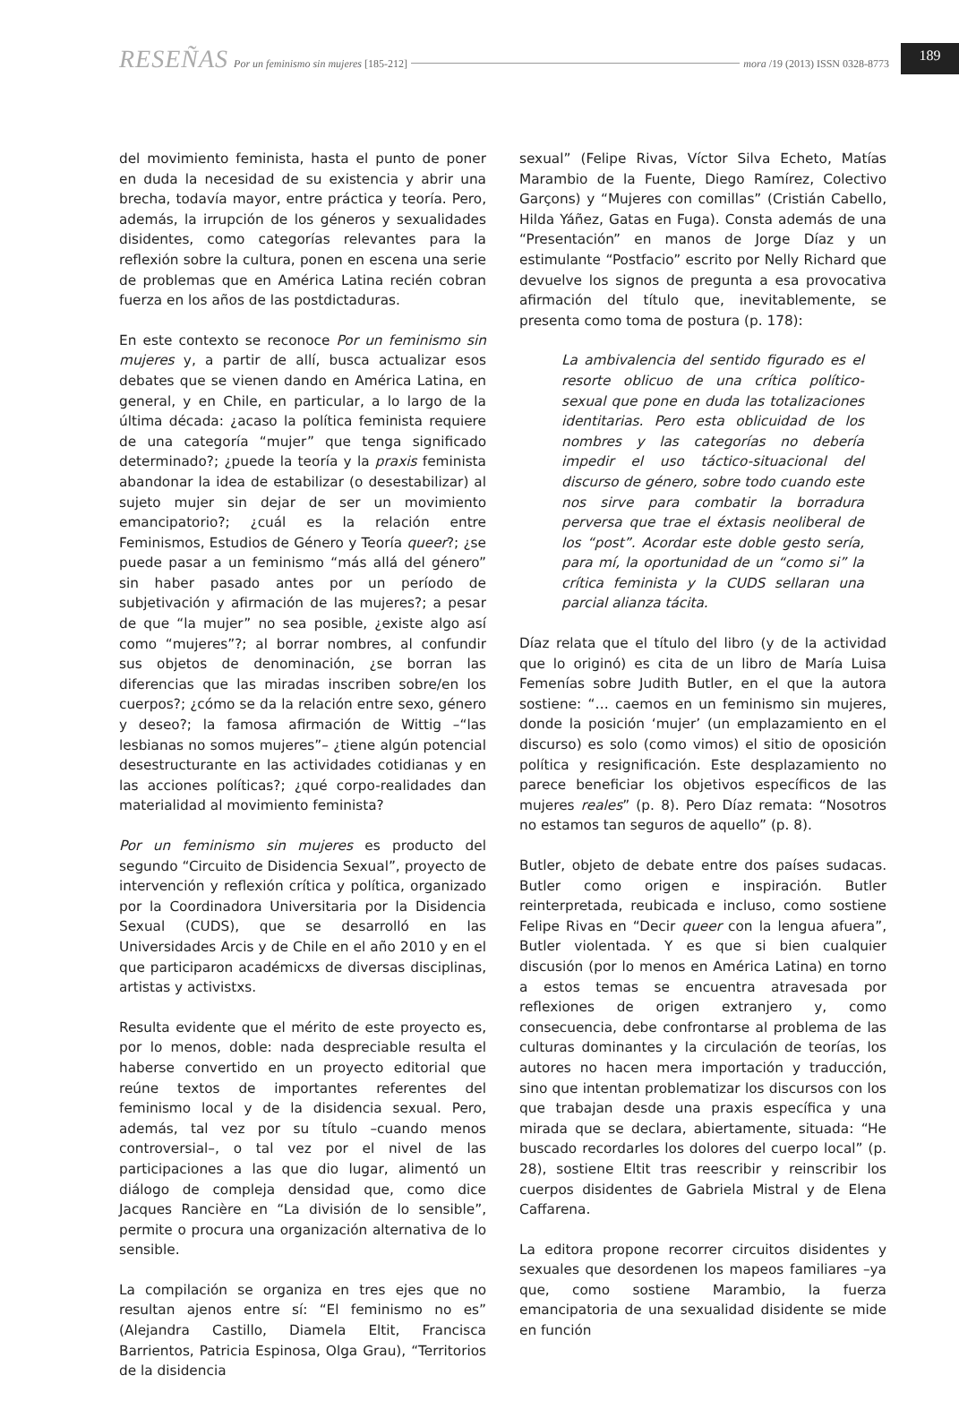RESEÑAS Por un feminismo sin mujeres [185-212] mora /19 (2013) ISSN 0328-8773 189
del movimiento feminista, hasta el punto de poner en duda la necesidad de su existencia y abrir una brecha, todavía mayor, entre práctica y teoría. Pero, además, la irrupción de los géneros y sexualidades disidentes, como categorías relevantes para la reflexión sobre la cultura, ponen en escena una serie de problemas que en América Latina recién cobran fuerza en los años de las postdictaduras.
En este contexto se reconoce Por un feminismo sin mujeres y, a partir de allí, busca actualizar esos debates que se vienen dando en América Latina, en general, y en Chile, en particular, a lo largo de la última década: ¿acaso la política feminista requiere de una categoría “mujer” que tenga significado determinado?; ¿puede la teoría y la praxis feminista abandonar la idea de estabilizar (o desestabilizar) al sujeto mujer sin dejar de ser un movimiento emancipatorio?; ¿cuál es la relación entre Feminismos, Estudios de Género y Teoría queer?; ¿se puede pasar a un feminismo “más allá del género” sin haber pasado antes por un período de subjetivación y afirmación de las mujeres?; a pesar de que “la mujer” no sea posible, ¿existe algo así como “mujeres”?; al borrar nombres, al confundir sus objetos de denominación, ¿se borran las diferencias que las miradas inscriben sobre/en los cuerpos?; ¿cómo se da la relación entre sexo, género y deseo?; la famosa afirmación de Wittig –“las lesbianas no somos mujeres”– ¿tiene algún potencial desestructurante en las actividades cotidianas y en las acciones políticas?; ¿qué corpo-realidades dan materialidad al movimiento feminista?
Por un feminismo sin mujeres es producto del segundo “Circuito de Disidencia Sexual”, proyecto de intervención y reflexión crítica y política, organizado por la Coordinadora Universitaria por la Disidencia Sexual (CUDS), que se desarrolló en las Universidades Arcis y de Chile en el año 2010 y en el que participaron académicxs de diversas disciplinas, artistas y activistxs.
Resulta evidente que el mérito de este proyecto es, por lo menos, doble: nada despreciable resulta el haberse convertido en un proyecto editorial que reúne textos de importantes referentes del feminismo local y de la disidencia sexual. Pero, además, tal vez por su título –cuando menos controversial–, o tal vez por el nivel de las participaciones a las que dio lugar, alimentó un diálogo de compleja densidad que, como dice Jacques Rancière en “La división de lo sensible”, permite o procura una organización alternativa de lo sensible.
La compilación se organiza en tres ejes que no resultan ajenos entre sí: “El feminismo no es” (Alejandra Castillo, Diamela Eltit, Francisca Barrientos, Patricia Espinosa, Olga Grau), “Territorios de la disidencia
sexual” (Felipe Rivas, Víctor Silva Echeto, Matías Marambio de la Fuente, Diego Ramírez, Colectivo Garçons) y “Mujeres con comillas” (Cristián Cabello, Hilda Yáñez, Gatas en Fuga). Consta además de una “Presentación” en manos de Jorge Díaz y un estimulante “Postfacio” escrito por Nelly Richard que devuelve los signos de pregunta a esa provocativa afirmación del título que, inevitablemente, se presenta como toma de postura (p. 178):
La ambivalencia del sentido figurado es el resorte oblicuo de una crítica político-sexual que pone en duda las totalizaciones identitarias. Pero esta oblicuidad de los nombres y las categorías no debería impedir el uso táctico-situacional del discurso de género, sobre todo cuando este nos sirve para combatir la borradura perversa que trae el éxtasis neoliberal de los “post”. Acordar este doble gesto sería, para mí, la oportunidad de un “como si” la crítica feminista y la CUDS sellaran una parcial alianza tácita.
Díaz relata que el título del libro (y de la actividad que lo originó) es cita de un libro de María Luisa Femenías sobre Judith Butler, en el que la autora sostiene: “… caemos en un feminismo sin mujeres, donde la posición ‘mujer’ (un emplazamiento en el discurso) es solo (como vimos) el sitio de oposición política y resignificación. Este desplazamiento no parece beneficiar los objetivos específicos de las mujeres reales” (p. 8). Pero Díaz remata: “Nosotros no estamos tan seguros de aquello” (p. 8).
Butler, objeto de debate entre dos países sudacas. Butler como origen e inspiración. Butler reinterpretada, reubicada e incluso, como sostiene Felipe Rivas en “Decir queer con la lengua afuera”, Butler violentada. Y es que si bien cualquier discusión (por lo menos en América Latina) en torno a estos temas se encuentra atravesada por reflexiones de origen extranjero y, como consecuencia, debe confrontarse al problema de las culturas dominantes y la circulación de teorías, los autores no hacen mera importación y traducción, sino que intentan problematizar los discursos con los que trabajan desde una praxis específica y una mirada que se declara, abiertamente, situada: “He buscado recordarles los dolores del cuerpo local” (p. 28), sostiene Eltit tras reescribir y reinscribir los cuerpos disidentes de Gabriela Mistral y de Elena Caffarena.
La editora propone recorrer circuitos disidentes y sexuales que desordenen los mapeos familiares –ya que, como sostiene Marambio, la fuerza emancipatoria de una sexualidad disidente se mide en función